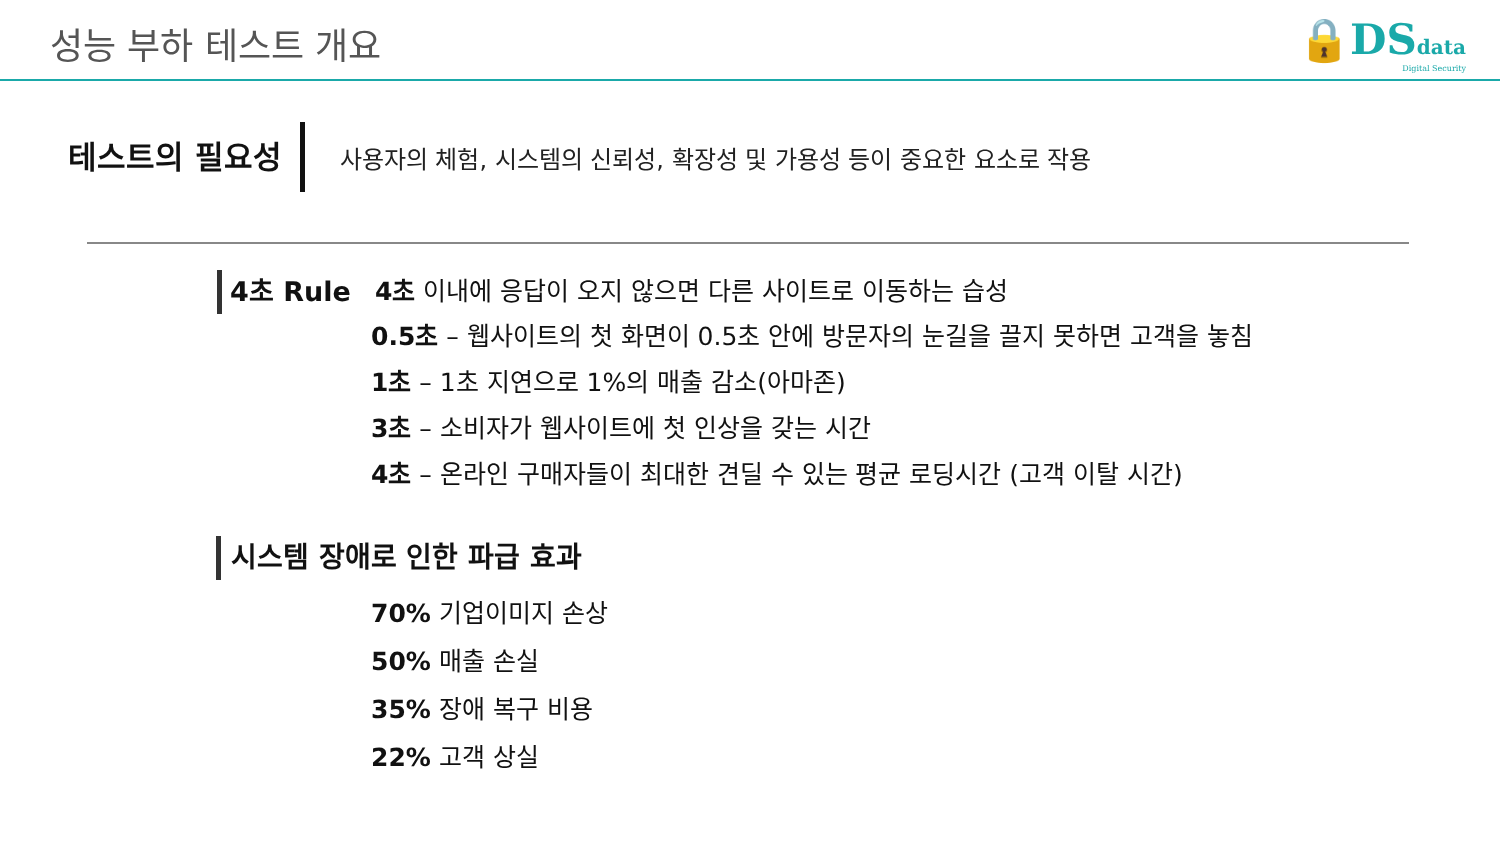성능 부하 테스트 개요
🔒DS data
Digital Security
테스트의 필요성
사용자의 체험, 시스템의 신뢰성, 확장성 및 가용성 등이 중요한 요소로 작용
4초 Rule 4초 이내에 응답이 오지 않으면 다른 사이트로 이동하는 습성
0.5초 – 웹사이트의 첫 화면이 0.5초 안에 방문자의 눈길을 끌지 못하면 고객을 놓침
1초 – 1초 지연으로 1%의 매출 감소(아마존)
3초 – 소비자가 웹사이트에 첫 인상을 갖는 시간
4초 – 온라인 구매자들이 최대한 견딜 수 있는 평균 로딩시간 (고객 이탈 시간)
시스템 장애로 인한 파급 효과
70% 기업이미지 손상
50% 매출 손실
35% 장애 복구 비용
22% 고객 상실